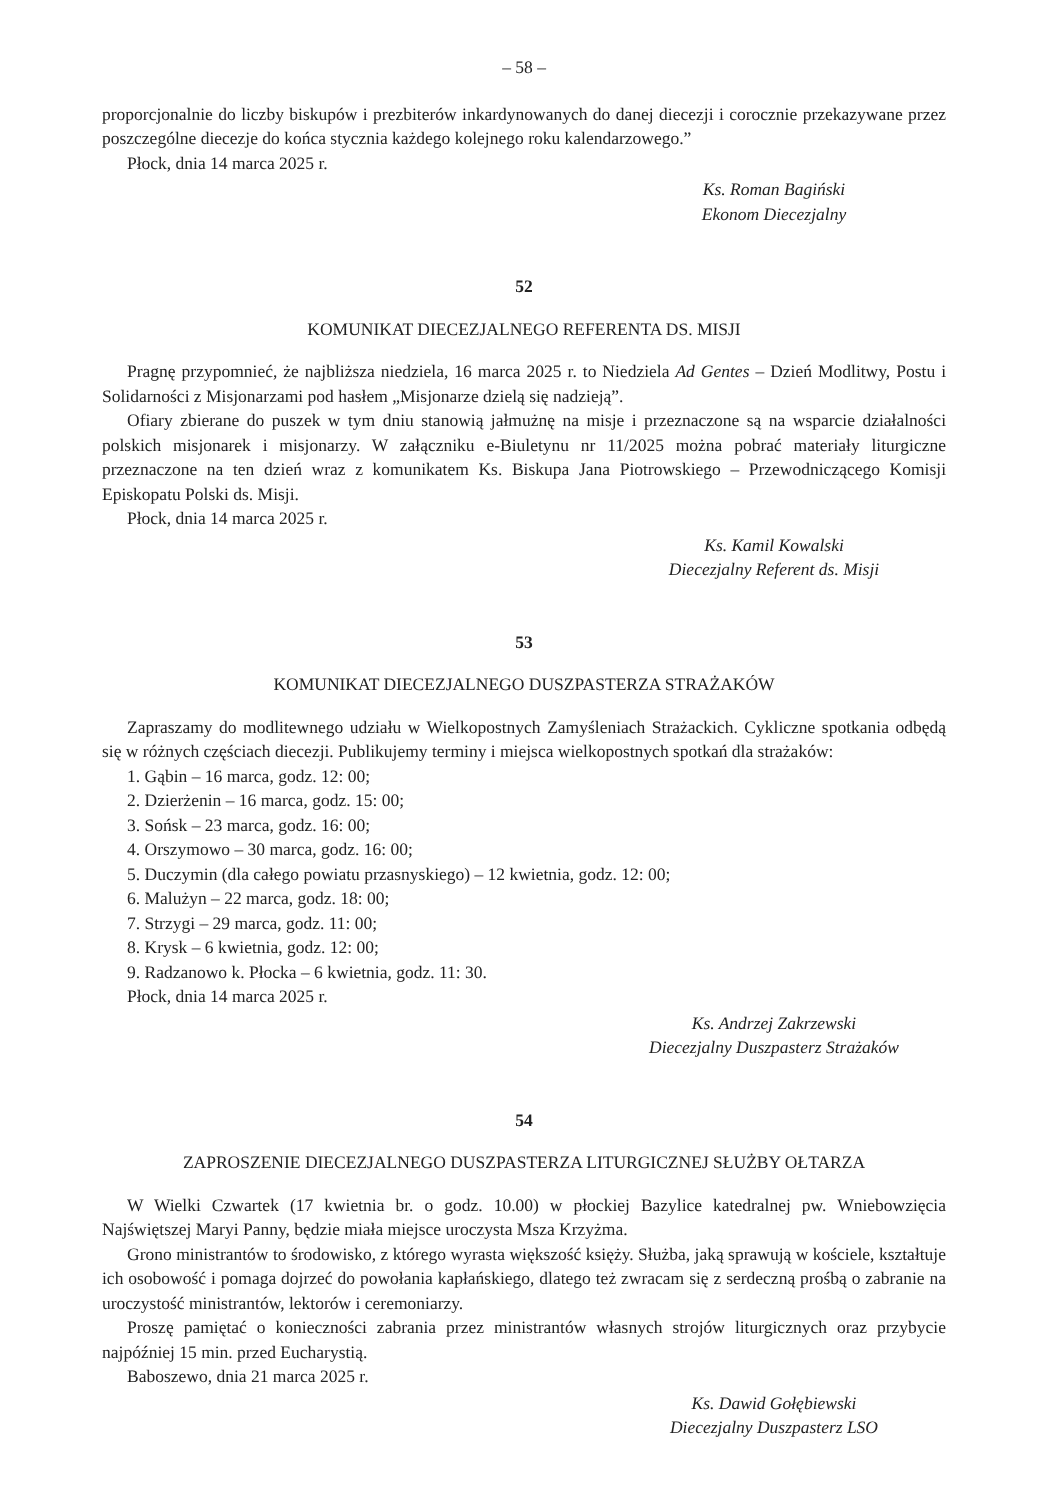– 58 –
proporcjonalnie do liczby biskupów i prezbiterów inkardynowanych do danej diecezji i corocznie przekazywane przez poszczególne diecezje do końca stycznia każdego kolejnego roku kalendarzowego.”
Płock, dnia 14 marca 2025 r.
Ks. Roman Bagiński
Ekonom Diecezjalny
52
KOMUNIKAT DIECEZJALNEGO REFERENTA DS. MISJI
Pragnę przypomnieć, że najbliższa niedziela, 16 marca 2025 r. to Niedziela Ad Gentes – Dzień Modlitwy, Postu i Solidarności z Misjonarzami pod hasłem „Misjonarze dzielą się nadzieją”.
Ofiary zbierane do puszek w tym dniu stanowią jałmużnę na misje i przeznaczone są na wsparcie działalności polskich misjonarek i misjonarzy. W załączniku e-Biuletynu nr 11/2025 można pobrać materiały liturgiczne przeznaczone na ten dzień wraz z komunikatem Ks. Biskupa Jana Piotrowskiego – Przewodniczącego Komisji Episkopatu Polski ds. Misji.
Płock, dnia 14 marca 2025 r.
Ks. Kamil Kowalski
Diecezjalny Referent ds. Misji
53
KOMUNIKAT DIECEZJALNEGO DUSZPASTERZA STRAŻAKÓW
Zapraszamy do modlitewnego udziału w Wielkopostnych Zamyśleniach Strażackich. Cykliczne spotkania odbędą się w różnych częściach diecezji. Publikujemy terminy i miejsca wielkopostnych spotkań dla strażaków:
1. Gąbin – 16 marca, godz. 12: 00;
2. Dzierżenin – 16 marca, godz. 15: 00;
3. Sońsk – 23 marca, godz. 16: 00;
4. Orszymowo – 30 marca, godz. 16: 00;
5. Duczymin (dla całego powiatu przasnyskiego) – 12 kwietnia, godz. 12: 00;
6. Malużyn – 22 marca, godz. 18: 00;
7. Strzygi – 29 marca, godz. 11: 00;
8. Krysk – 6 kwietnia, godz. 12: 00;
9. Radzanowo k. Płocka – 6 kwietnia, godz. 11: 30.
Płock, dnia 14 marca 2025 r.
Ks. Andrzej Zakrzewski
Diecezjalny Duszpasterz Strażaków
54
ZAPROSZENIE DIECEZJALNEGO DUSZPASTERZA LITURGICZNEJ SŁUŻBY OŁTARZA
W Wielki Czwartek (17 kwietnia br. o godz. 10.00) w płockiej Bazylice katedralnej pw. Wniebowzięcia Najświętszej Maryi Panny, będzie miała miejsce uroczysta Msza Krzyżma.
Grono ministrantów to środowisko, z którego wyrasta większość księży. Służba, jaką sprawują w kościele, kształtuje ich osobowość i pomaga dojrzeć do powołania kapłańskiego, dlatego też zwracam się z serdeczną prośbą o zabranie na uroczystość ministrantów, lektorów i ceremoniarzy.
Proszę pamiętać o konieczności zabrania przez ministrantów własnych strojów liturgicznych oraz przybycie najpóźniej 15 min. przed Eucharystią.
Baboszewo, dnia 21 marca 2025 r.
Ks. Dawid Gołębiewski
Diecezjalny Duszpasterz LSO